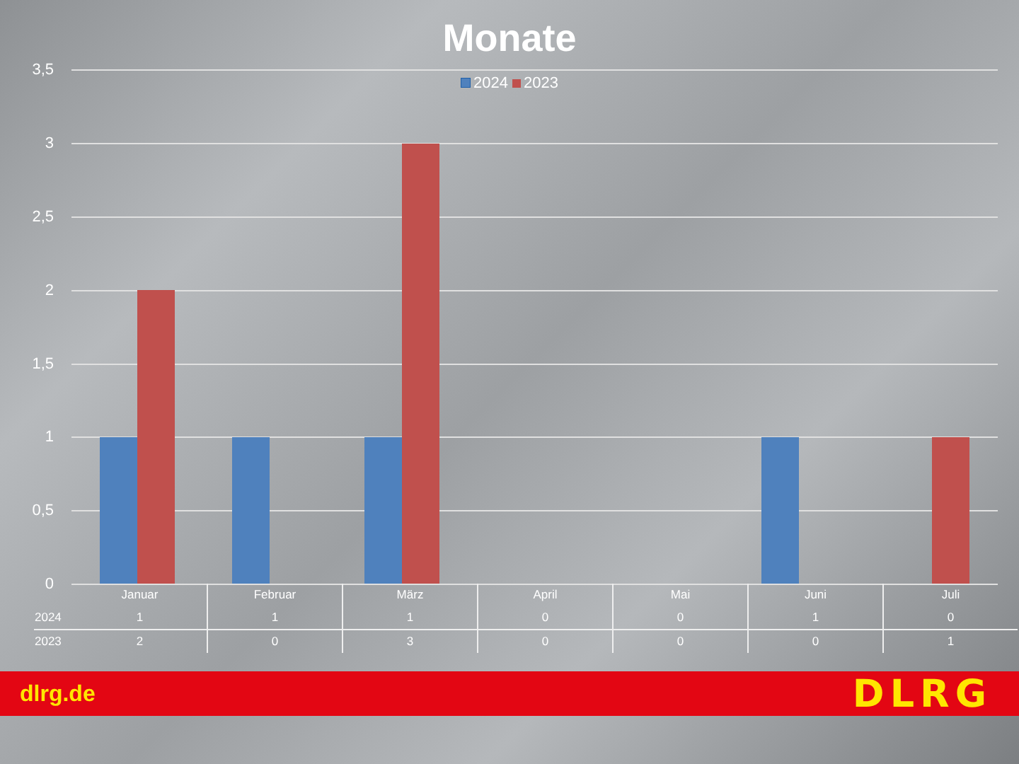Monate
2024 2023
3,5
3
2,5
2
1,5
1
0,5
0
| | Januar | Februar | März | April | Mai | Juni | Juli |
| --- | --- | --- | --- | --- | --- | --- | --- |
| 2024 | 1 | 1 | 1 | 0 | 0 | 1 | 0 |
| 2023 | 2 | 0 | 3 | 0 | 0 | 0 | 1 |
dlrg.de DLRG